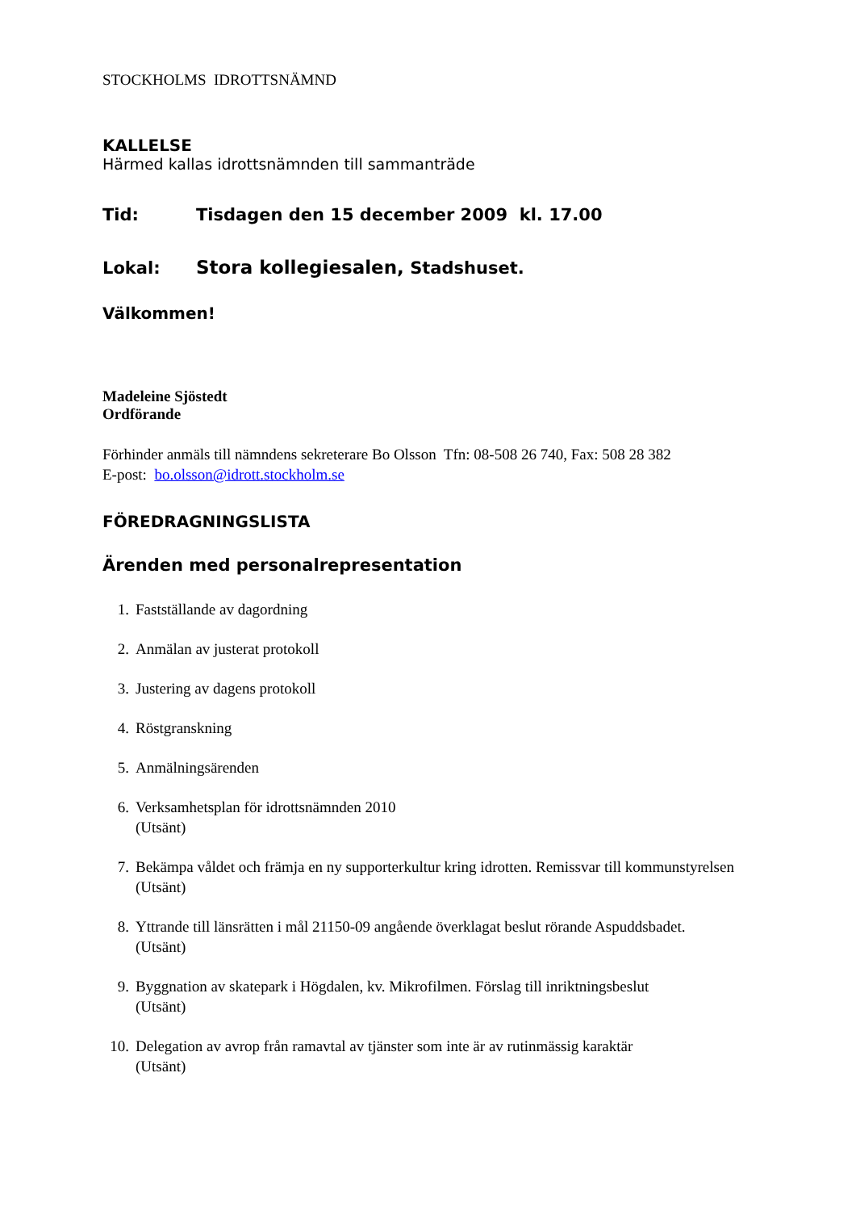STOCKHOLMS IDROTTSNÄMND
KALLELSE
Härmed kallas idrottsnämnden till sammanträde
Tid: Tisdagen den 15 december 2009 kl. 17.00
Lokal: Stora kollegiesalen, Stadshuset.
Välkommen!
Madeleine Sjöstedt
Ordförande
Förhinder anmäls till nämndens sekreterare Bo Olsson Tfn: 08-508 26 740, Fax: 508 28 382
E-post: bo.olsson@idrott.stockholm.se
FÖREDRAGNINGSLISTA
Ärenden med personalrepresentation
1. Fastställande av dagordning
2. Anmälan av justerat protokoll
3. Justering av dagens protokoll
4. Röstgranskning
5. Anmälningsärenden
6. Verksamhetsplan för idrottsnämnden 2010
(Utsänt)
7. Bekämpa våldet och främja en ny supporterkultur kring idrotten. Remissvar till kommunstyrelsen
(Utsänt)
8. Yttrande till länsrätten i mål 21150-09 angående överklagat beslut rörande Aspuddsbadet.
(Utsänt)
9. Byggnation av skatepark i Högdalen, kv. Mikrofilmen. Förslag till inriktningsbeslut
(Utsänt)
10. Delegation av avrop från ramavtal av tjänster som inte är av rutinmässig karaktär
(Utsänt)